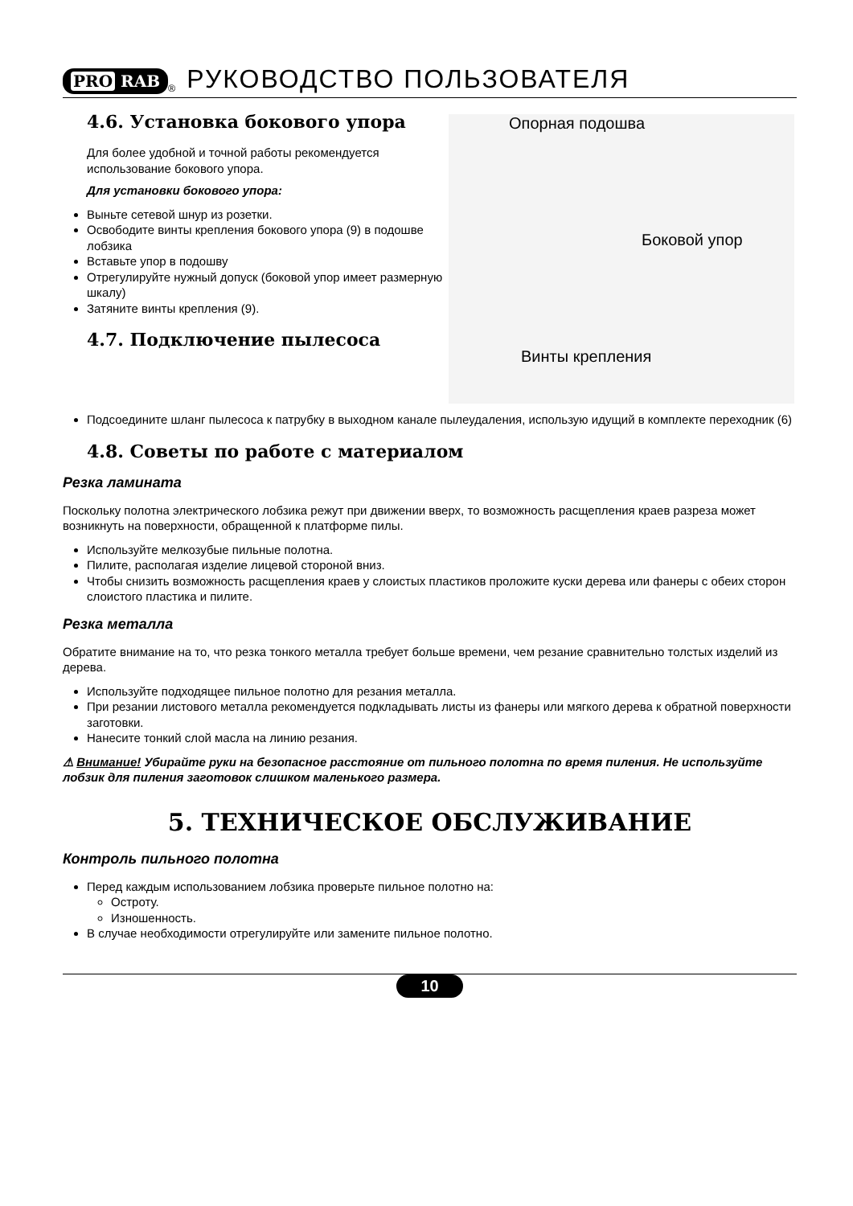PRO RAB
<sup>®</sup>
РУКОВОДСТВО ПОЛЬЗОВАТЕЛЯ
4.6. Установка бокового упора
Для более удобной и точной работы рекомендуется использование бокового упора.
Для установки бокового упора:
Выньте сетевой шнур из розетки.
Освободите винты крепления бокового упора (9) в подошве лобзика
Вставьте упор в подошву
Отрегулируйте нужный допуск (боковой упор имеет размерную шкалу)
Затяните винты крепления (9).
4.7. Подключение пылесоса
Опорная подошва
Боковой упор
Винты крепления
Подсоедините шланг пылесоса к патрубку в выходном канале пылеудаления, использую идущий в комплекте переходник (6)
4.8. Советы по работе с материалом
Резка ламината
Поскольку полотна электрического лобзика режут при движении вверх, то возможность расщепления краев разреза может возникнуть на поверхности, обращенной к платформе пилы.
Используйте мелкозубые пильные полотна.
Пилите, располагая изделие лицевой стороной вниз.
Чтобы снизить возможность расщепления краев у слоистых пластиков проложите куски дерева или фанеры с обеих сторон слоистого пластика и пилите.
Резка металла
Обратите внимание на то, что резка тонкого металла требует больше времени, чем резание сравнительно толстых изделий из дерева.
Используйте подходящее пильное полотно для резания металла.
При резании листового металла рекомендуется подкладывать листы из фанеры или мягкого дерева к обратной поверхности заготовки.
Нанесите тонкий слой масла на линию резания.
⚠ Внимание! Убирайте руки на безопасное расстояние от пильного полотна по время пиления. Не используйте лобзик для пиления заготовок слишком маленького размера.
5. ТЕХНИЧЕСКОЕ ОБСЛУЖИВАНИЕ
Контроль пильного полотна
Перед каждым использованием лобзика проверьте пильное полотно на:
Остроту.
Изношенность.
В случае необходимости отрегулируйте или замените пильное полотно.
10